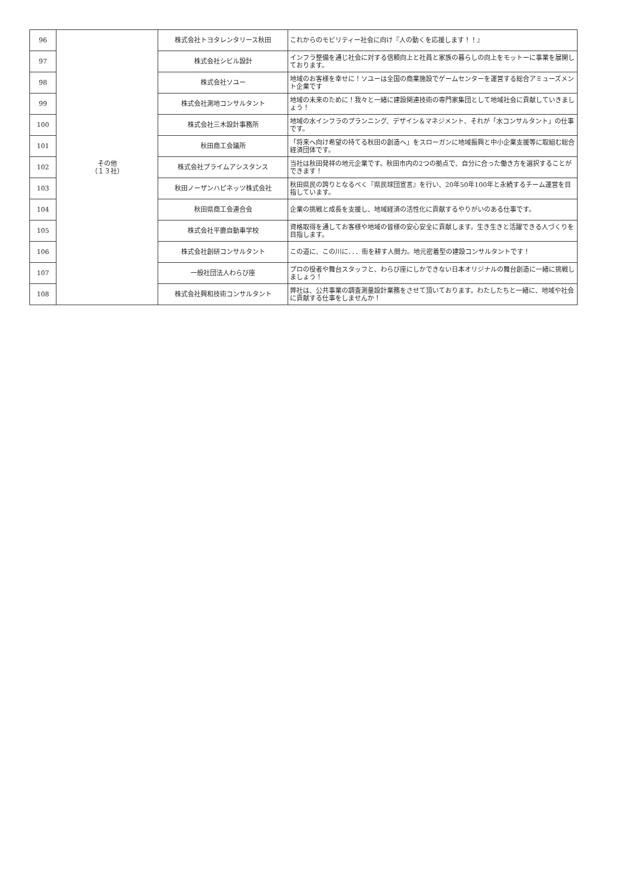| 96 | その他 （１３社） | 株式会社トヨタレンタリース秋田 | これからのモビリティー社会に向け『人の動くを応援します！！』 |
| 97 | | 株式会社シビル設計 | インフラ整備を通じ社会に対する信頼向上と社員と家族の暮らしの向上をモットーに事業を展開しております。 |
| 98 | | 株式会社ソユー | 地域のお客様を幸せに！ソユーは全国の商業施設でゲームセンターを運営する総合アミューズメント企業です |
| 99 | | 株式会社測地コンサルタント | 地域の未来のために！我々と一緒に建設関連技術の専門家集団として地域社会に貢献していきましょう！ |
| 100 | | 株式会社三木設計事務所 | 地域の水インフラのプランニング、デザイン＆マネジメント、それが「水コンサルタント」の仕事です。 |
| 101 | | 秋田商工会議所 | 「将来へ向け希望の持てる秋田の創造へ」をスローガンに地域振興と中小企業支援等に取組む総合経済団体です。 |
| 102 | | 株式会社プライムアシスタンス | 当社は秋田発祥の地元企業です。秋田市内の2つの拠点で、自分に合った働き方を選択することができます！ |
| 103 | | 秋田ノーザンハピネッツ株式会社 | 秋田県民の誇りとなるべく『県民球団宣言』を行い、20年50年100年と永続するチーム運営を目指しています。 |
| 104 | | 秋田県商工会連合会 | 企業の挑戦と成長を支援し、地域経済の活性化に貢献するやりがいのある仕事です。 |
| 105 | | 株式会社平鹿自動車学校 | 資格取得を通してお客様や地域の皆様の安心安全に貢献します。生き生きと活躍できる人づくりを目指します。 |
| 106 | | 株式会社創研コンサルタント | この道に、この川に．．．街を耕す人間力。地元密着型の建設コンサルタントです！ |
| 107 | | 一般社団法人わらび座 | プロの役者や舞台スタッフと、わらび座にしかできない日本オリジナルの舞台創造に一緒に挑戦しましょう！ |
| 108 | | 株式会社興和技術コンサルタント | 弊社は、公共事業の調査測量設計業務をさせて頂いております。わたしたちと一緒に、地域や社会に貢献する仕事をしませんか！ |